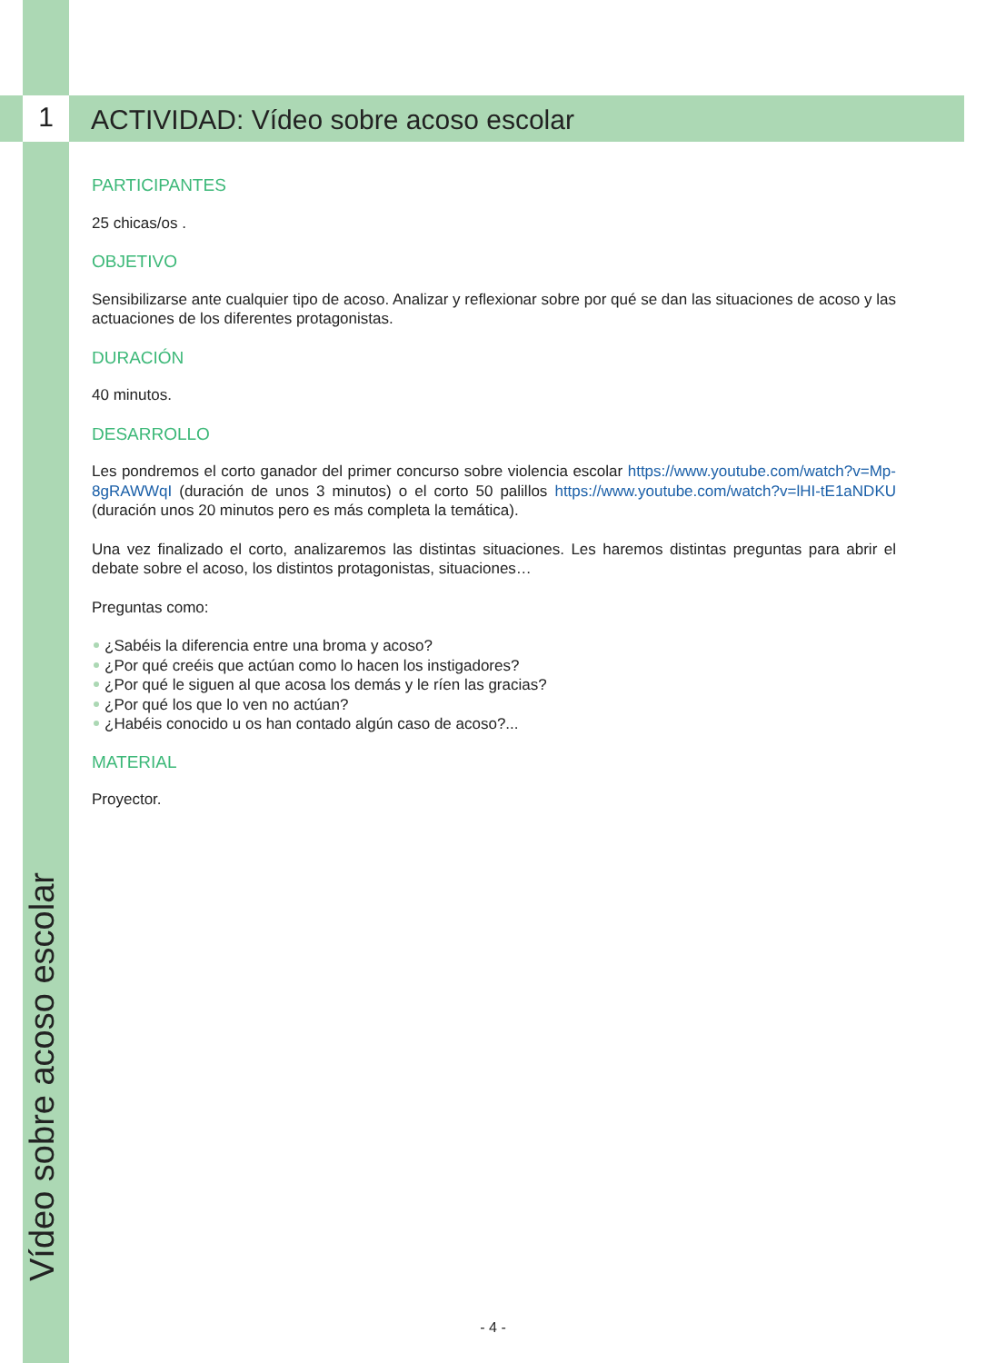1
ACTIVIDAD: Vídeo sobre acoso escolar
Vídeo sobre acoso escolar
PARTICIPANTES
25 chicas/os .
OBJETIVO
Sensibilizarse ante cualquier tipo de acoso. Analizar y reflexionar sobre por qué se dan las situaciones de acoso y las actuaciones de los diferentes protagonistas.
DURACIÓN
40 minutos.
DESARROLLO
Les pondremos el corto ganador del primer concurso sobre violencia escolar https://www.youtube.com/watch?v=Mp-8gRAWWqI (duración de unos 3 minutos) o el corto 50 palillos https://www.youtube.com/watch?v=lHI-tE1aNDKU (duración unos 20 minutos pero es más completa la temática).
Una vez finalizado el corto, analizaremos las distintas situaciones. Les haremos distintas preguntas para abrir el debate sobre el acoso, los distintos protagonistas, situaciones…
Preguntas como:
¿Sabéis la diferencia entre una broma y acoso?
¿Por qué creéis que actúan como lo hacen los instigadores?
¿Por qué le siguen al que acosa los demás y le ríen las gracias?
¿Por qué los que lo ven no actúan?
¿Habéis conocido u os han contado algún caso de acoso?...
MATERIAL
Proyector.
- 4 -